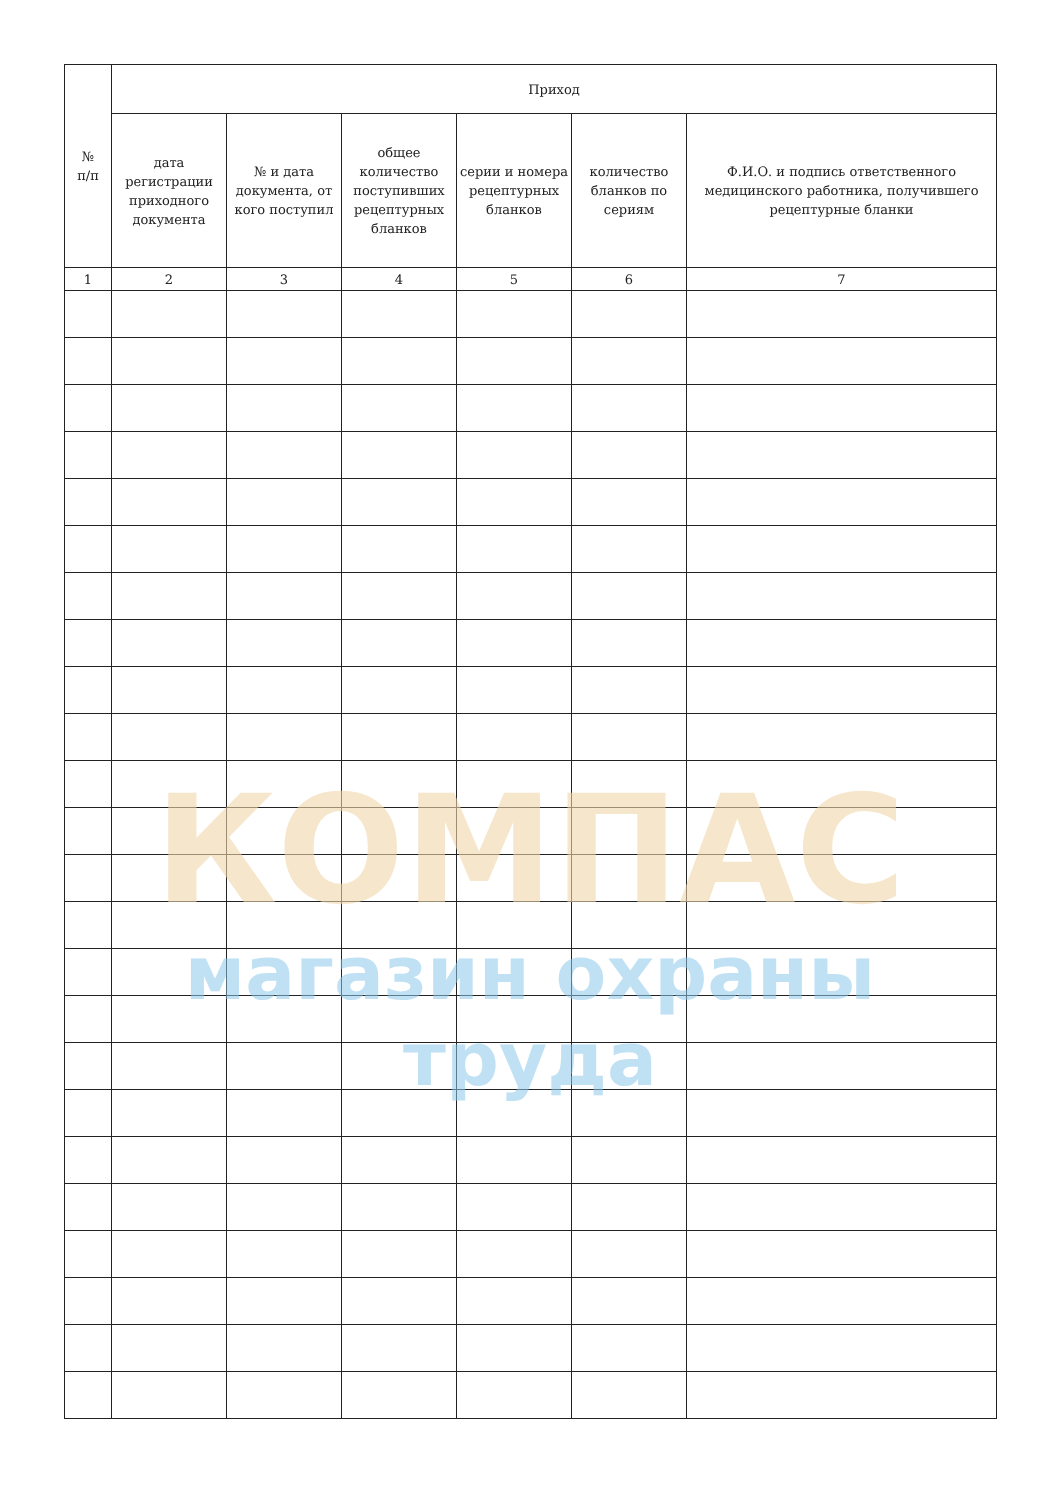| № п/п | Приход | | | | | |
| --- | --- | --- | --- | --- | --- | --- |
| | дата регистрации приходного документа | № и дата документа, от кого поступил | общее количество поступивших рецептурных бланков | серии и номера рецептурных бланков | количество бланков по сериям | Ф.И.О. и подпись ответственного медицинского работника, получившего рецептурные бланки |
| 1 | 2 | 3 | 4 | 5 | 6 | 7 |
КОМПАС
магазин охраны труда